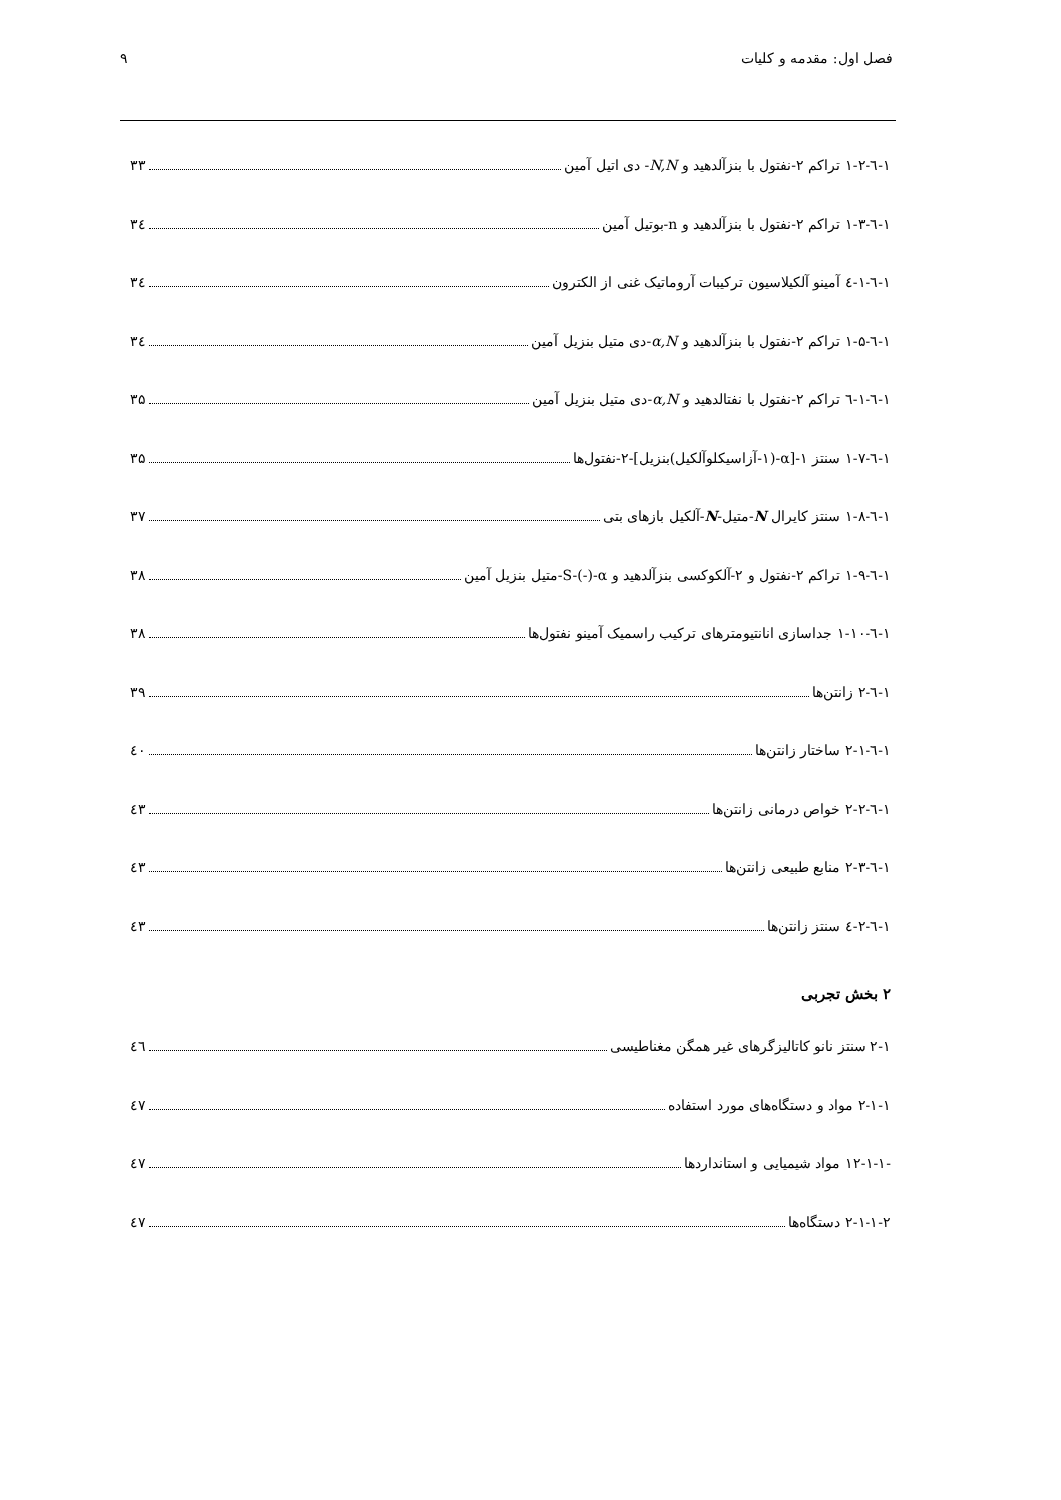فصل اول: مقدمه و کلیات ۹
۱-٦-۱-۲ تراکم ۲-نفتول با بنزآلدهید و N,N- دی اتیل آمین ۳۳
۱-٦-۱-۳ تراکم ۲-نفتول با بنزآلدهید و n-بوتیل آمین ۳٤
۱-٦-۱-٤ آمینو آلکیلاسیون ترکیبات آروماتیک غنی از الکترون ۳٤
۱-٦-۱-۵ تراکم ۲-نفتول با بنزآلدهید و α,N-دی متیل بنزیل آمین ۳٤
۱-٦-۱-٦ تراکم ۲-نفتول با نفتالدهید و α,N-دی متیل بنزیل آمین ۳۵
۱-٦-۱-۷ سنتز ۱-[α-(۱-آزاسیکلوآلکیل)بنزیل]-۲-نفتول‌ها ۳۵
۱-٦-۱-۸ سنتز کایرال N-متیل-N-آلکیل بازهای بتی ۳۷
۱-٦-۱-۹ تراکم ۲-نفتول و ۲-آلکوکسی بنزآلدهید و S-(-)-α-متیل بنزیل آمین ۳۸
۱-٦-۱-۱۰ جداسازی انانتیومترهای ترکیب راسمیک آمینو نفتول‌ها ۳۸
۱-٦-۲ زانتن‌ها ۳۹
۱-٦-۲-۱ ساختار زانتن‌ها ٤۰
۱-٦-۲-۲ خواص درمانی زانتن‌ها ٤۳
۱-٦-۲-۳ منابع طبیعی زانتن‌ها ٤۳
۱-٦-۲-٤ سنتز زانتن‌ها ٤۳
۲ بخش تجربی
۲-۱ سنتز نانو کاتالیزگرهای غیر همگن مغناطیسی ٤٦
۲-۱-۱ مواد و دستگاه‌های مورد استفاده ٤۷
-۱۲-۱-۱ مواد شیمیایی و استانداردها ٤۷
۲-۱-۱-۲ دستگاه‌ها ٤۷